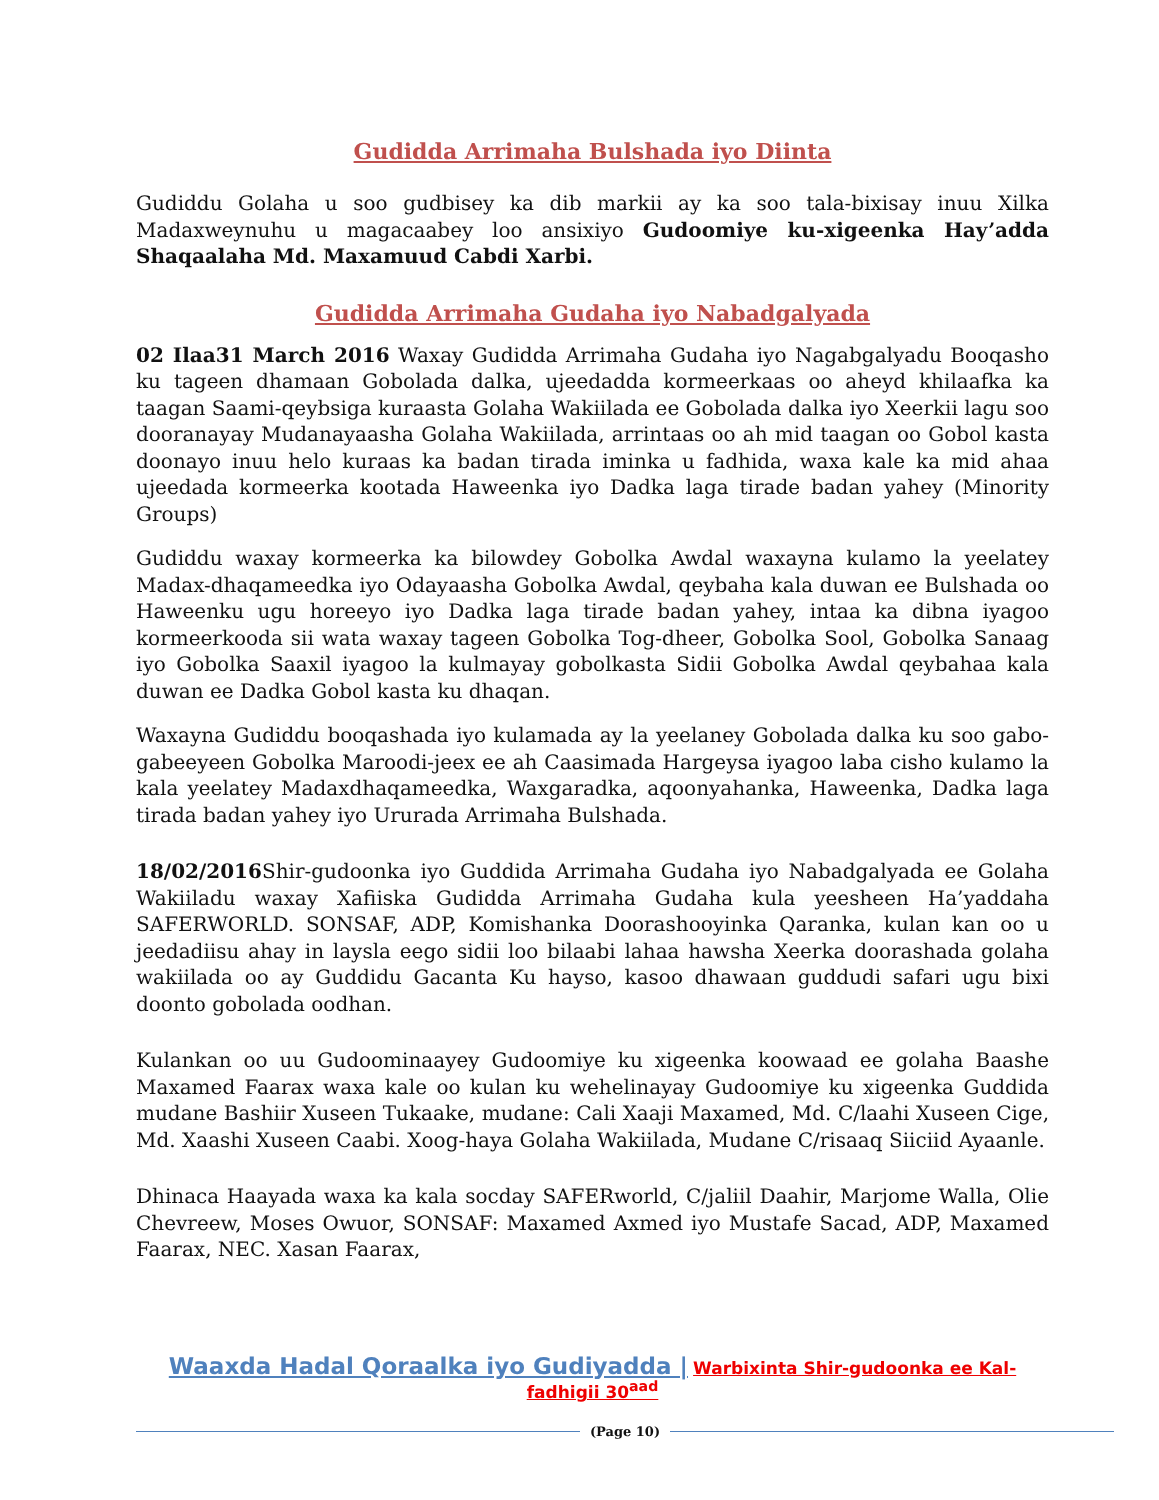Gudidda Arrimaha Bulshada iyo Diinta
Gudiddu Golaha u soo gudbisey ka dib markii ay ka soo tala-bixisay inuu Xilka Madaxweynuhu u magacaabey loo ansixiyo Gudoomiye ku-xigeenka Hay’adda Shaqaalaha Md. Maxamuud Cabdi Xarbi.
Gudidda Arrimaha Gudaha iyo Nabadgalyada
02 Ilaa31 March 2016 Waxay Gudidda Arrimaha Gudaha iyo Nagabgalyadu Booqasho ku tageen dhamaan Gobolada dalka, ujeedadda kormeerkaas oo aheyd khilaafka ka taagan Saami-qeybsiga kuraasta Golaha Wakiilada ee Gobolada dalka iyo Xeerkii lagu soo dooranayay Mudanayaasha Golaha Wakiilada, arrintaas oo ah mid taagan oo Gobol kasta doonayo inuu helo kuraas ka badan tirada iminka u fadhida, waxa kale ka mid ahaa ujeedada kormeerka kootada Haweenka iyo Dadka laga tirade badan yahey (Minority Groups)
Gudiddu waxay kormeerka ka bilowdey Gobolka Awdal waxayna kulamo la yeelatey Madax-dhaqameedka iyo Odayaasha Gobolka Awdal, qeybaha kala duwan ee Bulshada oo Haweenku ugu horeeyo iyo Dadka laga tirade badan yahey, intaa ka dibna iyagoo kormeerkooda sii wata waxay tageen Gobolka Tog-dheer, Gobolka Sool, Gobolka Sanaag iyo Gobolka Saaxil iyagoo la kulmayay gobolkasta Sidii Gobolka Awdal qeybahaa kala duwan ee Dadka Gobol kasta ku dhaqan.
Waxayna Gudiddu booqashada iyo kulamada ay la yeelaney Gobolada dalka ku soo gabo-gabeeyeen Gobolka Maroodi-jeex ee ah Caasimada Hargeysa iyagoo laba cisho kulamo la kala yeelatey Madaxdhaqameedka, Waxgaradka, aqoonyahanka, Haweenka, Dadka laga tirada badan yahey iyo Ururada Arrimaha Bulshada.
18/02/2016 Shir-gudoonka iyo Guddida Arrimaha Gudaha iyo Nabadgalyada ee Golaha Wakiiladu waxay Xafiiska Gudidda Arrimaha Gudaha kula yeesheen Ha’yaddaha SAFERWORLD. SONSAF, ADP, Komishanka Doorashooyinka Qaranka, kulan kan oo u jeedadiisu ahay in laysla eego sidii loo bilaabi lahaa hawsha Xeerka doorashada golaha wakiilada oo ay Guddidu Gacanta Ku hayso, kasoo dhawaan guddudi safari ugu bixi doonto gobolada oodhan.
Kulankan oo uu Gudoominaayey Gudoomiye ku xigeenka koowaad ee golaha Baashe Maxamed Faarax waxa kale oo kulan ku wehelinayay Gudoomiye ku xigeenka Guddida mudane Bashiir Xuseen Tukaake, mudane: Cali Xaaji Maxamed, Md. C/laahi Xuseen Cige, Md. Xaashi Xuseen Caabi. Xoog-haya Golaha Wakiilada, Mudane C/risaaq Siiciid Ayaanle.
Dhinaca Haayada waxa ka kala socday SAFERworld, C/jaliil Daahir, Marjome Walla, Olie Chevreew, Moses Owuor, SONSAF: Maxamed Axmed iyo Mustafe Sacad, ADP, Maxamed Faarax, NEC. Xasan Faarax,
Waaxda Hadal Qoraalka iyo Gudiyadda | Warbixinta Shir-gudoonka ee Kal-fadhigii 30<sup>aad</sup>
(Page 10)